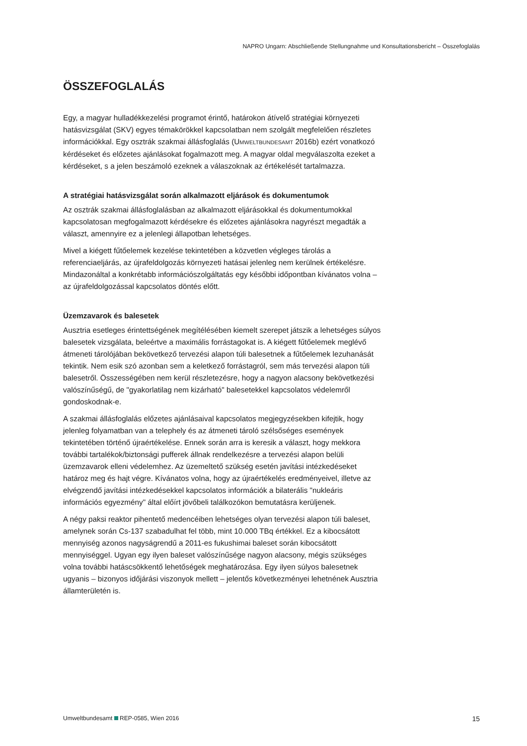NAPRO Ungarn: Abschließende Stellungnahme und Konsultationsbericht – Összefoglalás
ÖSSZEFOGLALÁS
Egy, a magyar hulladékkezelési programot érintő, határokon átívelő stratégiai környezeti hatásvizsgálat (SKV) egyes témakörökkel kapcsolatban nem szolgált megfelelően részletes információkkal. Egy osztrák szakmai állásfoglalás (UMWELTBUNDESAMT 2016b) ezért vonatkozó kérdéseket és előzetes ajánlásokat fogalmazott meg. A magyar oldal megválaszolta ezeket a kérdéseket, s a jelen beszámoló ezeknek a válaszoknak az értékelését tartalmazza.
A stratégiai hatásvizsgálat során alkalmazott eljárások és dokumentumok
Az osztrák szakmai állásfoglalásban az alkalmazott eljárásokkal és dokumentumokkal kapcsolatosan megfogalmazott kérdésekre és előzetes ajánlásokra nagyrészt megadták a választ, amennyire ez a jelenlegi állapotban lehetséges.
Mivel a kiégett fűtőelemek kezelése tekintetében a közvetlen végleges tárolás a referenciaeljárás, az újrafeldolgozás környezeti hatásai jelenleg nem kerülnek értékelésre. Mindazonáltal a konkrétabb információszolgáltatás egy későbbi időpontban kívánatos volna – az újrafeldolgozással kapcsolatos döntés előtt.
Üzemzavarok és balesetek
Ausztria esetleges érintettségének megítélésében kiemelt szerepet játszik a lehetséges súlyos balesetek vizsgálata, beleértve a maximális forrástagokat is. A kiégett fűtőelemek meglévő átmeneti tárolójában bekövetkező tervezési alapon túli balesetnek a fűtőelemek lezuhanását tekintik. Nem esik szó azonban sem a keletkező forrástagról, sem más tervezési alapon túli balesetről. Összességében nem kerül részletezésre, hogy a nagyon alacsony bekövetkezési valószínűségű, de "gyakorlatilag nem kizárható" balesetekkel kapcsolatos védelemről gondoskodnak-e.
A szakmai állásfoglalás előzetes ajánlásaival kapcsolatos megjegyzésekben kifejtik, hogy jelenleg folyamatban van a telephely és az átmeneti tároló szélsőséges események tekintetében történő újraértékelése. Ennek során arra is keresik a választ, hogy mekkora további tartalékok/biztonsági pufferek állnak rendelkezésre a tervezési alapon belüli üzemzavarok elleni védelemhez. Az üzemeltető szükség esetén javítási intézkedéseket határoz meg és hajt végre. Kívánatos volna, hogy az újraértékelés eredményeivel, illetve az elvégzendő javítási intézkedésekkel kapcsolatos információk a bilaterális "nukleáris információs egyezmény" által előírt jövőbeli találkozókon bemutatásra kerüljenek.
A négy paksi reaktor pihentető medencéiben lehetséges olyan tervezési alapon túli baleset, amelynek során Cs-137 szabadulhat fel több, mint 10.000 TBq értékkel. Ez a kibocsátott mennyiség azonos nagyságrendű a 2011-es fukushimai baleset során kibocsátott mennyiséggel. Ugyan egy ilyen baleset valószínűsége nagyon alacsony, mégis szükséges volna további hatáscsökkentő lehetőségek meghatározása. Egy ilyen súlyos balesetnek ugyanis – bizonyos időjárási viszonyok mellett – jelentős következményei lehetnének Ausztria államterületén is.
Umweltbundesamt REP-0585, Wien 2016 15